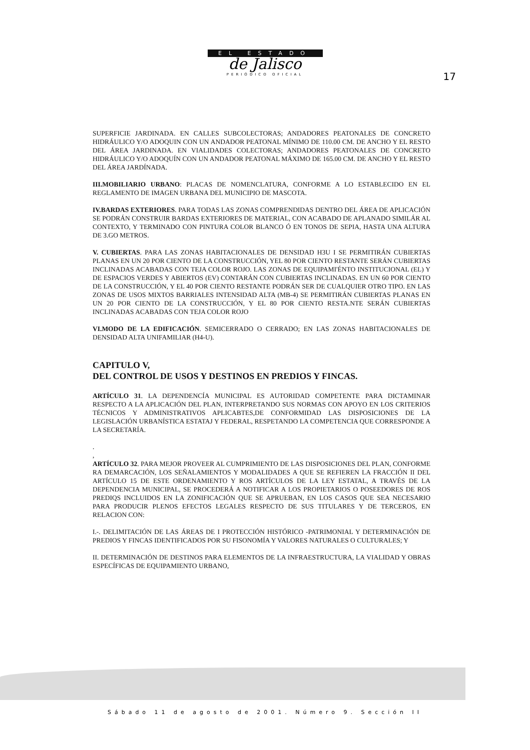EL ESTADO
de Jalisco
PERIÓDICO OFICIAL
17
SUPERFICIE JARDINADA. EN CALLES SUBCOLECTORAS; ANDADORES PEATONALES DE CONCRETO HIDRÁULICO Y/O ADOQUIN CON UN ANDADOR PEATONAL MÍNIMO DE 110.00 CM. DE ANCHO Y EL RESTO DEL ÁREA JARDINADA. EN VIALIDADES COLECTORAS; ANDADORES PEATONALES DE CONCRETO HIDRÁULICO Y/O ADOQUÍN CON UN ANDADOR PEATONAL MÁXIMO DE 165.00 CM. DE ANCHO Y EL RESTO DEL ÁREA JARDÍNADA.
III.MOBILIARIO URBANO: PLACAS DE NOMENCLATURA, CONFORME A LO ESTABLECIDO EN EL REGLAMENTO DE IMAGEN URBANA DEL MUNICIPIO DE MASCOTA.
IV.BARDAS EXTERIORES. PARA TODAS LAS ZONAS COMPRENDIDAS DENTRO DEL ÁREA DE APLICACIÓN SE PODRÁN CONSTRUIR BARDAS EXTERIORES DE MATERIAL, CON ACABADO DE APLANADO SIMILÁR AL CONTEXTO, Y TERMINADO CON PINTURA COLOR BLANCO Ó EN TONOS DE SEPIA, HASTA UNA ALTURA DE 3.GO METROS.
V. CUBIERTAS. PARA LAS ZONAS HABITACIONALES DE DENSIDAD H3U I SE PERMITIRÁN CUBIERTAS PLANAS EN UN 20 POR CIENTO DE LA CONSTRUCCIÓN, YEL 80 POR CIENTO RESTANTE SERÁN CUBIERTAS INCLINADAS ACABADAS CON TEJA COLOR ROJO. LAS ZONAS DE EQUIPAMI'ÉNTO INSTITUCIONAL (EL) Y DE ESPACIOS VERDES Y ABIERTOS (EV) CONTARÁN CON CUBIERTAS INCLINADAS. EN UN 60 POR CIENTO DE LA CONSTRUCCIÓN, Y EL 40 POR CIENTO RESTANTE PODRÁN SER DE CUALQUIER OTRO TIPO. EN LAS ZONAS DE USOS MIXTOS BARRIALES INTENSIDAD ALTA (MB-4) SE PERMITIRÁN CUBIERTAS PLANAS EN UN 20 POR CIENTO DE LA CONSTRUCCIÓN, Y EL 80 POR CIENTO RESTA.NTE SERÁN CUBIERTAS INCLINADAS ACABADAS CON TEJA COLOR ROJO
VI.MODO DE LA EDIFICACIÓN. SEMICERRADO O CERRADO; EN LAS ZONAS HABITACIONALES DE DENSIDAD ALTA UNIFAMILIAR (H4-U).
CAPITULO V,
DEL CONTROL DE USOS Y DESTINOS EN PREDIOS Y FINCAS.
ARTÍCULO 31. LA DEPENDENCÍA MUNICIPAL ES AUTORIDAD COMPETENTE PARA DICTAMINAR RESPECTO A LA APLICACIÓN DEL PLAN, INTERPRETANDO SUS NORMAS CON APOYO EN LOS CRITERIOS TÉCNICOS Y ADMINISTRATIVOS APLICABTES,DE CONFORMIDAD LAS DISPOSICIONES DE LA LEGISLACIÓN URBANÍSTICA ESTATAJ Y FEDERAL, RESPETANDO LA COMPETENCIA QUE CORRESPONDE A LA SECRETARÍA.
.
,
ARTÍCULO 32. PARA MEJOR PROVEER AL CUMPRIMIENTO DE LAS DISPOSICIONES DEL PLAN, CONFORME RA DEMARCACIÓN, LOS SEÑALAMIENTOS Y MODALIDADES A QUE SE REFIEREN LA FRACCIÓN II DEL ARTÍCULO 15 DE ESTE ORDENAMIENTO Y ROS ARTÍCULOS DE LA LEY ESTATAL, A TRAVÉS DE LA DEPENDENCIA MUNICIPAL, SE PROCEDERÁ A NOTIFICAR A LOS PROPIETARIOS O POSEEDORES DE ROS PREDIQS INCLUIDOS EN LA ZONIFICACIÓN QUE SE APRUEBAN, EN LOS CASOS QUE SEA NECESARIO PARA PRODUCIR PLENOS EFECTOS LEGALES RESPECTO DE SUS TITULARES Y DE TERCEROS, EN RELACION CON:
I.-. DELIMITACIÓN DE LAS ÁREAS DE I PROTECCIÓN HISTÓRICO -PATRIMONIAL Y DETERMINACIÓN DE PREDIOS Y FINCAS IDENTIFICADOS POR SU FISONOMÍA Y VALORES NATURALES O CULTURALES; Y
II. DETERMINACIÓN DE DESTINOS PARA ELEMENTOS DE LA INFRAESTRUCTURA, LA VIALIDAD Y OBRAS ESPECÍFICAS DE EQUIPAMIENTO URBANO,
Sábado 11 de agosto de 2001. Número 9. Sección II